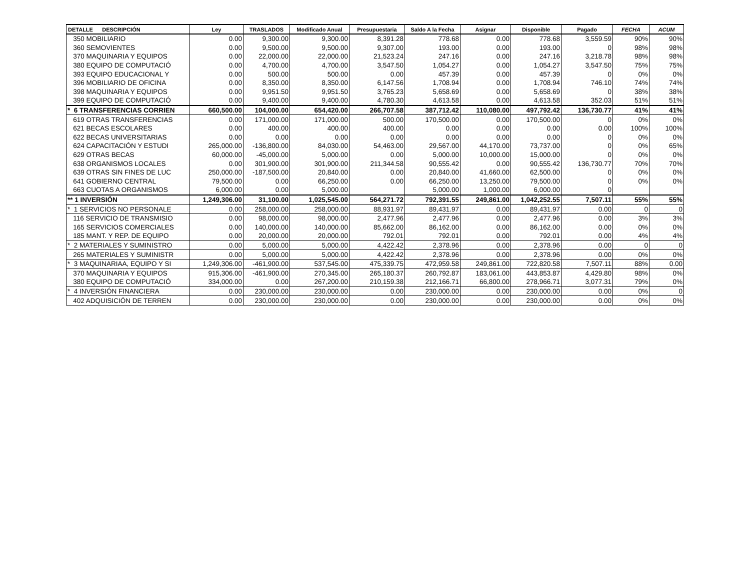| DETALLE DESCRIPCIÓN | Ley | TRASLADOS | Modificado Anual | Presupuestaria | Saldo A la Fecha | Asignar | Disponible | Pagado | FECHA | ACUM |
| --- | --- | --- | --- | --- | --- | --- | --- | --- | --- | --- |
| 350 MOBILIARIO | 0.00 | 9,300.00 | 9,300.00 | 8,391.28 | 778.68 | 0.00 | 778.68 | 3,559.59 | 90% | 90% |
| 360 SEMOVIENTES | 0.00 | 9,500.00 | 9,500.00 | 9,307.00 | 193.00 | 0.00 | 193.00 | 0 | 98% | 98% |
| 370 MAQUINARIA Y EQUIPOS | 0.00 | 22,000.00 | 22,000.00 | 21,523.24 | 247.16 | 0.00 | 247.16 | 3,218.78 | 98% | 98% |
| 380 EQUIPO DE COMPUTACIÓ | 0.00 | 4,700.00 | 4,700.00 | 3,547.50 | 1,054.27 | 0.00 | 1,054.27 | 3,547.50 | 75% | 75% |
| 393 EQUIPO EDUCACIONAL Y | 0.00 | 500.00 | 500.00 | 0.00 | 457.39 | 0.00 | 457.39 | 0 | 0% | 0% |
| 396 MOBILIARIO DE OFICINA | 0.00 | 8,350.00 | 8,350.00 | 6,147.56 | 1,708.94 | 0.00 | 1,708.94 | 746.10 | 74% | 74% |
| 398 MAQUINARIA Y EQUIPOS | 0.00 | 9,951.50 | 9,951.50 | 3,765.23 | 5,658.69 | 0.00 | 5,658.69 | 0 | 38% | 38% |
| 399 EQUIPO DE COMPUTACIÓ | 0.00 | 9,400.00 | 9,400.00 | 4,780.30 | 4,613.58 | 0.00 | 4,613.58 | 352.03 | 51% | 51% |
| * 6 TRANSFERENCIAS CORRIEN | 660,500.00 | 104,000.00 | 654,420.00 | 266,707.58 | 387,712.42 | 110,080.00 | 497,792.42 | 136,730.77 | 41% | 41% |
| 619 OTRAS TRANSFERENCIAS | 0.00 | 171,000.00 | 171,000.00 | 500.00 | 170,500.00 | 0.00 | 170,500.00 | 0 | 0% | 0% |
| 621 BECAS ESCOLARES | 0.00 | 400.00 | 400.00 | 400.00 | 0.00 | 0.00 | 0.00 | 0.00 | 100% | 100% |
| 622 BECAS UNIVERSITARIAS | 0.00 | 0.00 | 0.00 | 0.00 | 0.00 | 0.00 | 0.00 | 0 | 0% | 0% |
| 624 CAPACITACIÓN Y ESTUDI | 265,000.00 | -136,800.00 | 84,030.00 | 54,463.00 | 29,567.00 | 44,170.00 | 73,737.00 | 0 | 0% | 65% |
| 629 OTRAS BECAS | 60,000.00 | -45,000.00 | 5,000.00 | 0.00 | 5,000.00 | 10,000.00 | 15,000.00 | 0 | 0% | 0% |
| 638 ORGANISMOS LOCALES | 0.00 | 301,900.00 | 301,900.00 | 211,344.58 | 90,555.42 | 0.00 | 90,555.42 | 136,730.77 | 70% | 70% |
| 639 OTRAS SIN FINES DE LUC | 250,000.00 | -187,500.00 | 20,840.00 | 0.00 | 20,840.00 | 41,660.00 | 62,500.00 | 0 | 0% | 0% |
| 641 GOBIERNO CENTRAL | 79,500.00 | 0.00 | 66,250.00 | 0.00 | 66,250.00 | 13,250.00 | 79,500.00 | 0 | 0% | 0% |
| 663 CUOTAS A ORGANISMOS | 6,000.00 | 0.00 | 5,000.00 | | 5,000.00 | 1,000.00 | 6,000.00 | 0 | | |
| ** 1 INVERSIÓN | 1,249,306.00 | 31,100.00 | 1,025,545.00 | 564,271.72 | 792,391.55 | 249,861.00 | 1,042,252.55 | 7,507.11 | 55% | 55% |
| * 1 SERVICIOS NO PERSONALE | 0.00 | 258,000.00 | 258,000.00 | 88,931.97 | 89,431.97 | 0.00 | 89,431.97 | 0.00 | 0 | 0 |
| 116 SERVICIO DE TRANSMISIO | 0.00 | 98,000.00 | 98,000.00 | 2,477.96 | 2,477.96 | 0.00 | 2,477.96 | 0.00 | 3% | 3% |
| 165 SERVICIOS COMERCIALES | 0.00 | 140,000.00 | 140,000.00 | 85,662.00 | 86,162.00 | 0.00 | 86,162.00 | 0.00 | 0% | 0% |
| 185 MANT. Y REP. DE EQUIPO | 0.00 | 20,000.00 | 20,000.00 | 792.01 | 792.01 | 0.00 | 792.01 | 0.00 | 4% | 4% |
| * 2 MATERIALES Y SUMINISTRO | 0.00 | 5,000.00 | 5,000.00 | 4,422.42 | 2,378.96 | 0.00 | 2,378.96 | 0.00 | 0 | 0 |
| 265 MATERIALES Y SUMINISTR | 0.00 | 5,000.00 | 5,000.00 | 4,422.42 | 2,378.96 | 0.00 | 2,378.96 | 0.00 | 0% | 0% |
| * 3 MAQUINARIAA, EQUIPO Y SI | 1,249,306.00 | -461,900.00 | 537,545.00 | 475,339.75 | 472,959.58 | 249,861.00 | 722,820.58 | 7,507.11 | 88% | 0.00 |
| 370 MAQUINARIA Y EQUIPOS | 915,306.00 | -461,900.00 | 270,345.00 | 265,180.37 | 260,792.87 | 183,061.00 | 443,853.87 | 4,429.80 | 98% | 0% |
| 380 EQUIPO DE COMPUTACIÓ | 334,000.00 | 0.00 | 267,200.00 | 210,159.38 | 212,166.71 | 66,800.00 | 278,966.71 | 3,077.31 | 79% | 0% |
| * 4 INVERSIÓN FINANCIERA | 0.00 | 230,000.00 | 230,000.00 | 0.00 | 230,000.00 | 0.00 | 230,000.00 | 0.00 | 0% | 0 |
| 402 ADQUISICIÓN DE TERREN | 0.00 | 230,000.00 | 230,000.00 | 0.00 | 230,000.00 | 0.00 | 230,000.00 | 0.00 | 0% | 0% |